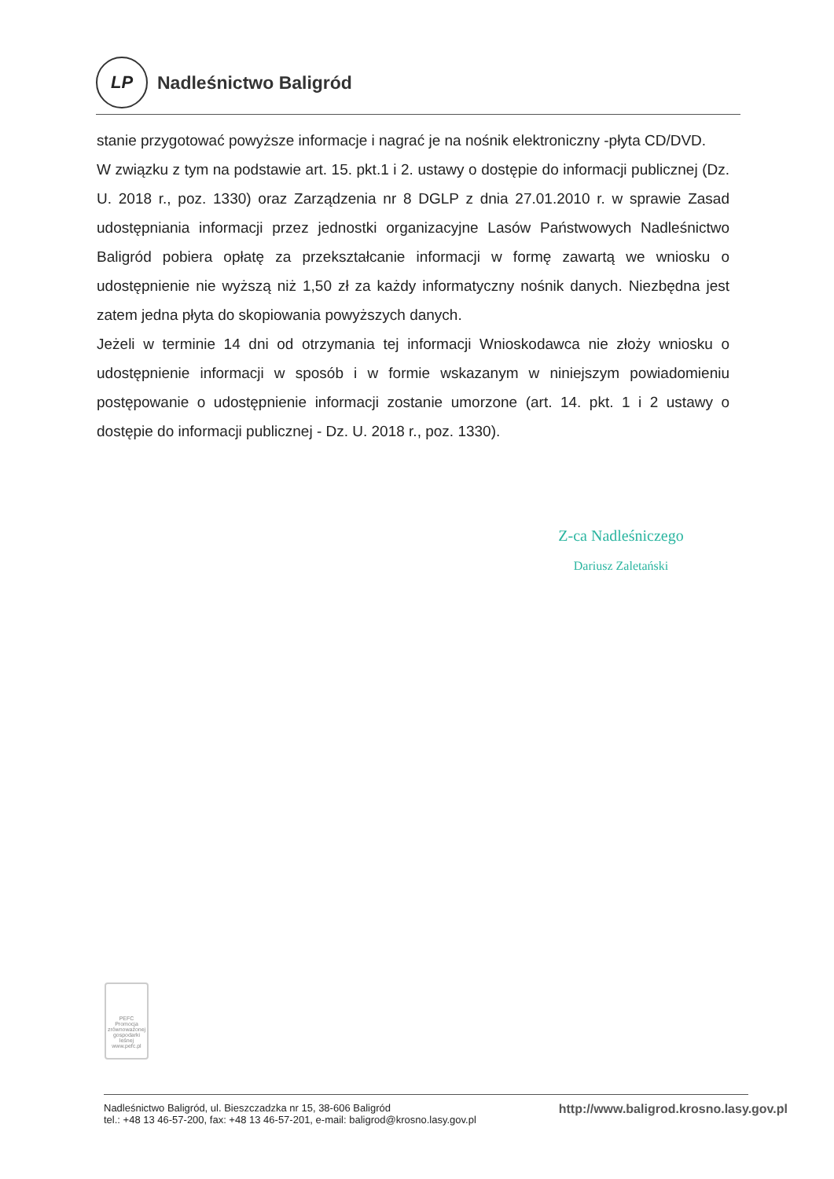LP
Nadleśnictwo Baligród
stanie przygotować powyższe informacje i nagrać je na nośnik elektroniczny -płyta CD/DVD.
W związku z tym na podstawie art. 15. pkt.1 i 2. ustawy o dostępie do informacji publicznej (Dz. U. 2018 r., poz. 1330) oraz Zarządzenia nr 8 DGLP z dnia 27.01.2010 r. w sprawie Zasad udostępniania informacji przez jednostki organizacyjne Lasów Państwowych Nadleśnictwo Baligród pobiera opłatę za przekształcanie informacji w formę zawartą we wniosku o udostępnienie nie wyższą niż 1,50 zł za każdy informatyczny nośnik danych. Niezbędna jest zatem jedna płyta do skopiowania powyższych danych.
Jeżeli w terminie 14 dni od otrzymania tej informacji Wnioskodawca nie złoży wniosku o udostępnienie informacji w sposób i w formie wskazanym w niniejszym powiadomieniu postępowanie o udostępnienie informacji zostanie umorzone (art. 14. pkt. 1 i 2 ustawy o dostępie do informacji publicznej - Dz. U. 2018 r., poz. 1330).
Z-ca Nadleśniczego
Dariusz Zaletański
PEFC
Promocja zrównoważonej gospodarki leśnej
www.pefc.pl
Nadleśnictwo Baligród, ul. Bieszczadzka nr 15, 38-606 Baligród
tel.: +48 13 46-57-200, fax: +48 13 46-57-201, e-mail: baligrod@krosno.lasy.gov.pl
http://www.baligrod.krosno.lasy.gov.pl